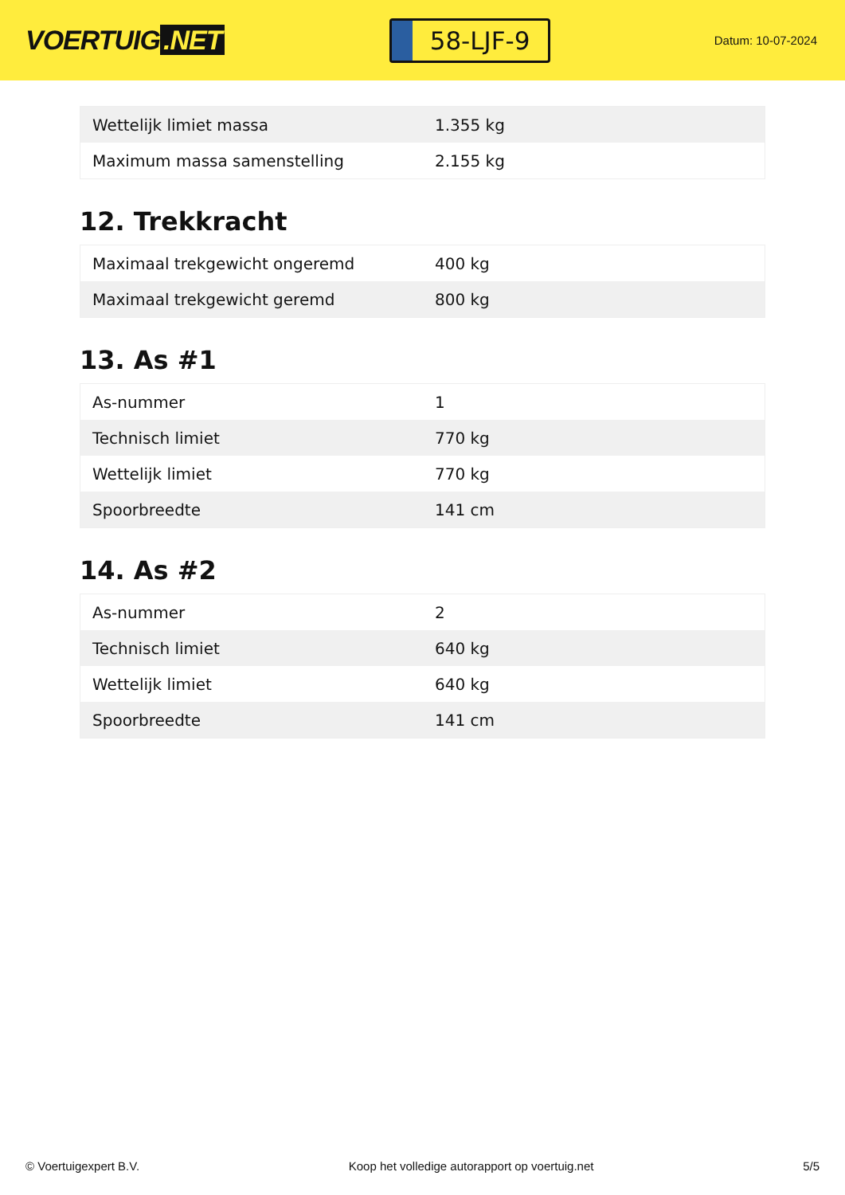VOERTUIG.NET
58-LJF-9
Datum: 10-07-2024
| Wettelijk limiet massa | 1.355 kg |
| Maximum massa samenstelling | 2.155 kg |
12. Trekkracht
| Maximaal trekgewicht ongeremd | 400 kg |
| Maximaal trekgewicht geremd | 800 kg |
13. As #1
| As-nummer | 1 |
| Technisch limiet | 770 kg |
| Wettelijk limiet | 770 kg |
| Spoorbreedte | 141 cm |
14. As #2
| As-nummer | 2 |
| Technisch limiet | 640 kg |
| Wettelijk limiet | 640 kg |
| Spoorbreedte | 141 cm |
© Voertuigexpert B.V. Koop het volledige autorapport op voertuig.net 5/5